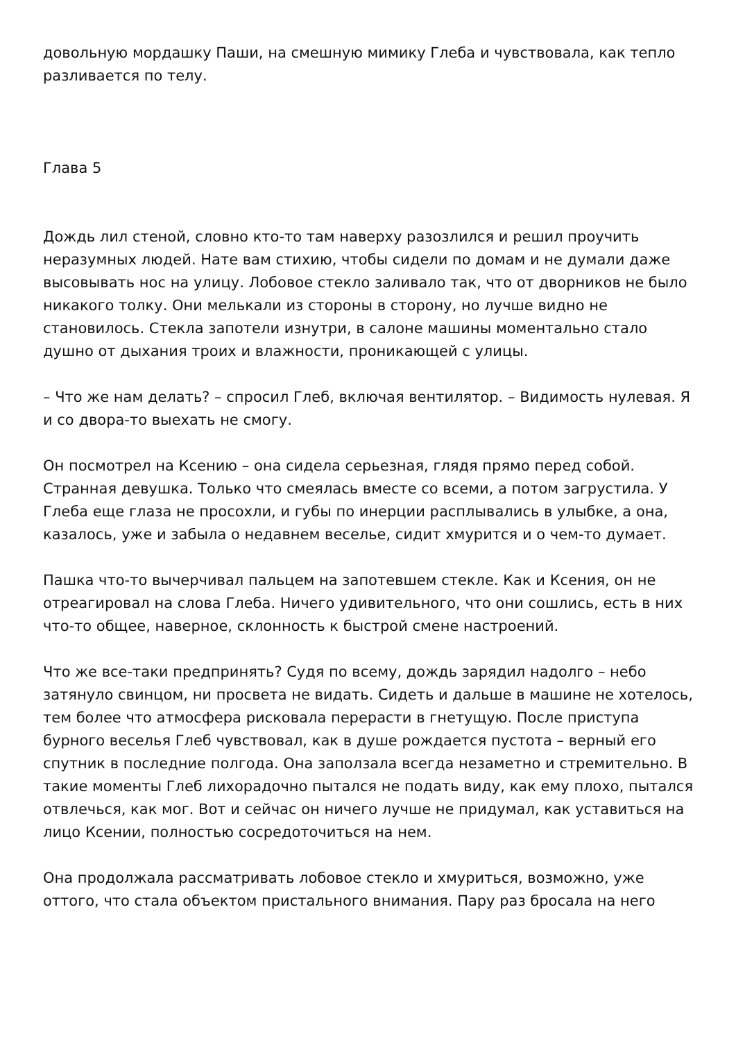довольную мордашку Паши, на смешную мимику Глеба и чувствовала, как тепло разливается по телу.
Глава 5
Дождь лил стеной, словно кто-то там наверху разозлился и решил проучить неразумных людей. Нате вам стихию, чтобы сидели по домам и не думали даже высовывать нос на улицу. Лобовое стекло заливало так, что от дворников не было никакого толку. Они мелькали из стороны в сторону, но лучше видно не становилось. Стекла запотели изнутри, в салоне машины моментально стало душно от дыхания троих и влажности, проникающей с улицы.
– Что же нам делать? – спросил Глеб, включая вентилятор. – Видимость нулевая. Я и со двора-то выехать не смогу.
Он посмотрел на Ксению – она сидела серьезная, глядя прямо перед собой. Странная девушка. Только что смеялась вместе со всеми, а потом загрустила. У Глеба еще глаза не просохли, и губы по инерции расплывались в улыбке, а она, казалось, уже и забыла о недавнем веселье, сидит хмурится и о чем-то думает.
Пашка что-то вычерчивал пальцем на запотевшем стекле. Как и Ксения, он не отреагировал на слова Глеба. Ничего удивительного, что они сошлись, есть в них что-то общее, наверное, склонность к быстрой смене настроений.
Что же все-таки предпринять? Судя по всему, дождь зарядил надолго – небо затянуло свинцом, ни просвета не видать. Сидеть и дальше в машине не хотелось, тем более что атмосфера рисковала перерасти в гнетущую. После приступа бурного веселья Глеб чувствовал, как в душе рождается пустота – верный его спутник в последние полгода. Она заползала всегда незаметно и стремительно. В такие моменты Глеб лихорадочно пытался не подать виду, как ему плохо, пытался отвлечься, как мог. Вот и сейчас он ничего лучше не придумал, как уставиться на лицо Ксении, полностью сосредоточиться на нем.
Она продолжала рассматривать лобовое стекло и хмуриться, возможно, уже оттого, что стала объектом пристального внимания. Пару раз бросала на него